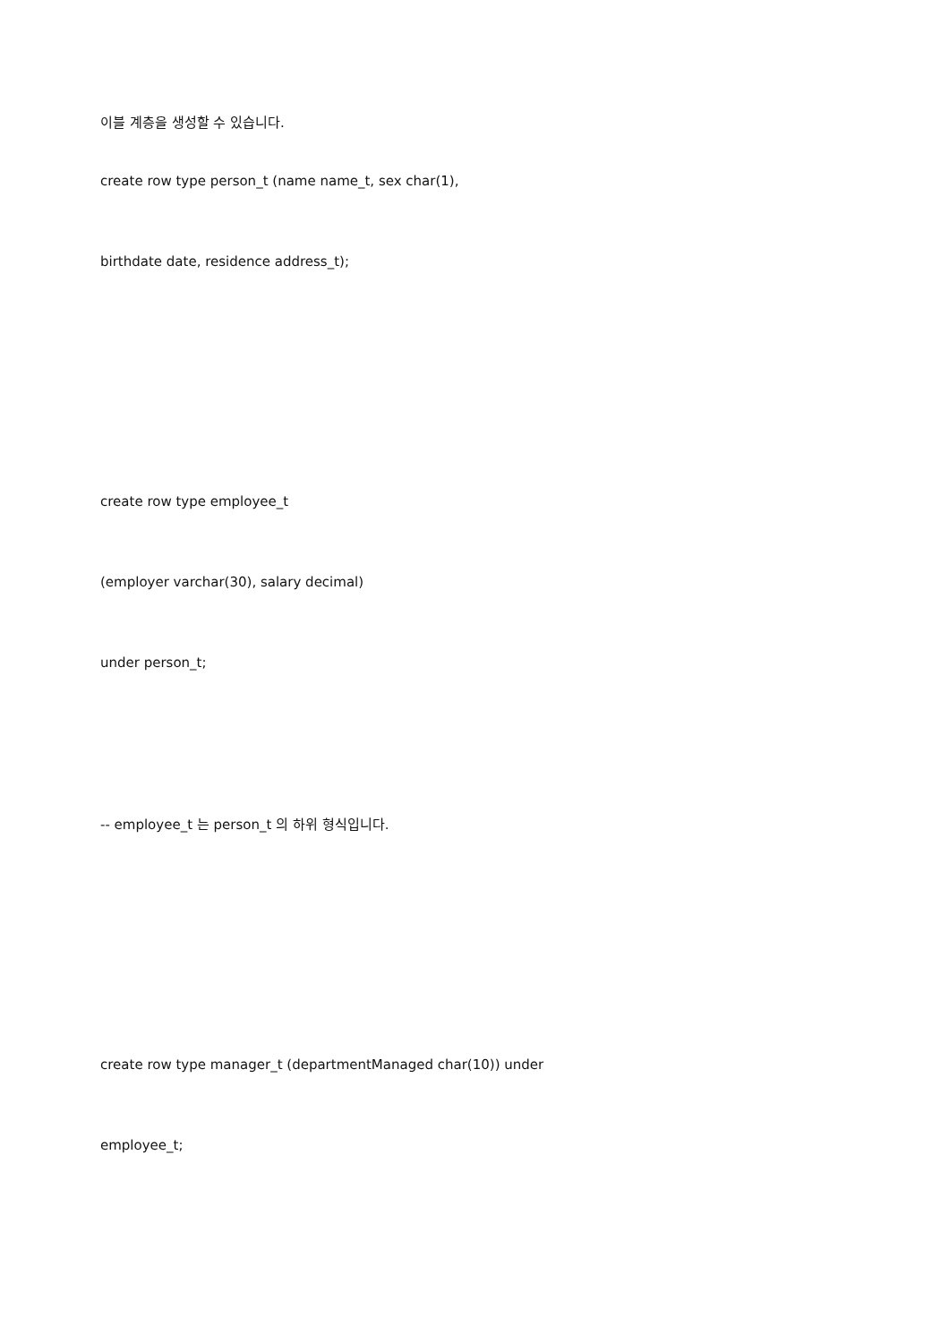이블 계층을 생성할 수 있습니다.
create row type person_t (name name_t, sex char(1),
birthdate date, residence address_t);
create row type employee_t
(employer varchar(30), salary decimal)
under person_t;
-- employee_t 는 person_t 의 하위 형식입니다.
create row type manager_t (departmentManaged char(10)) under
employee_t;